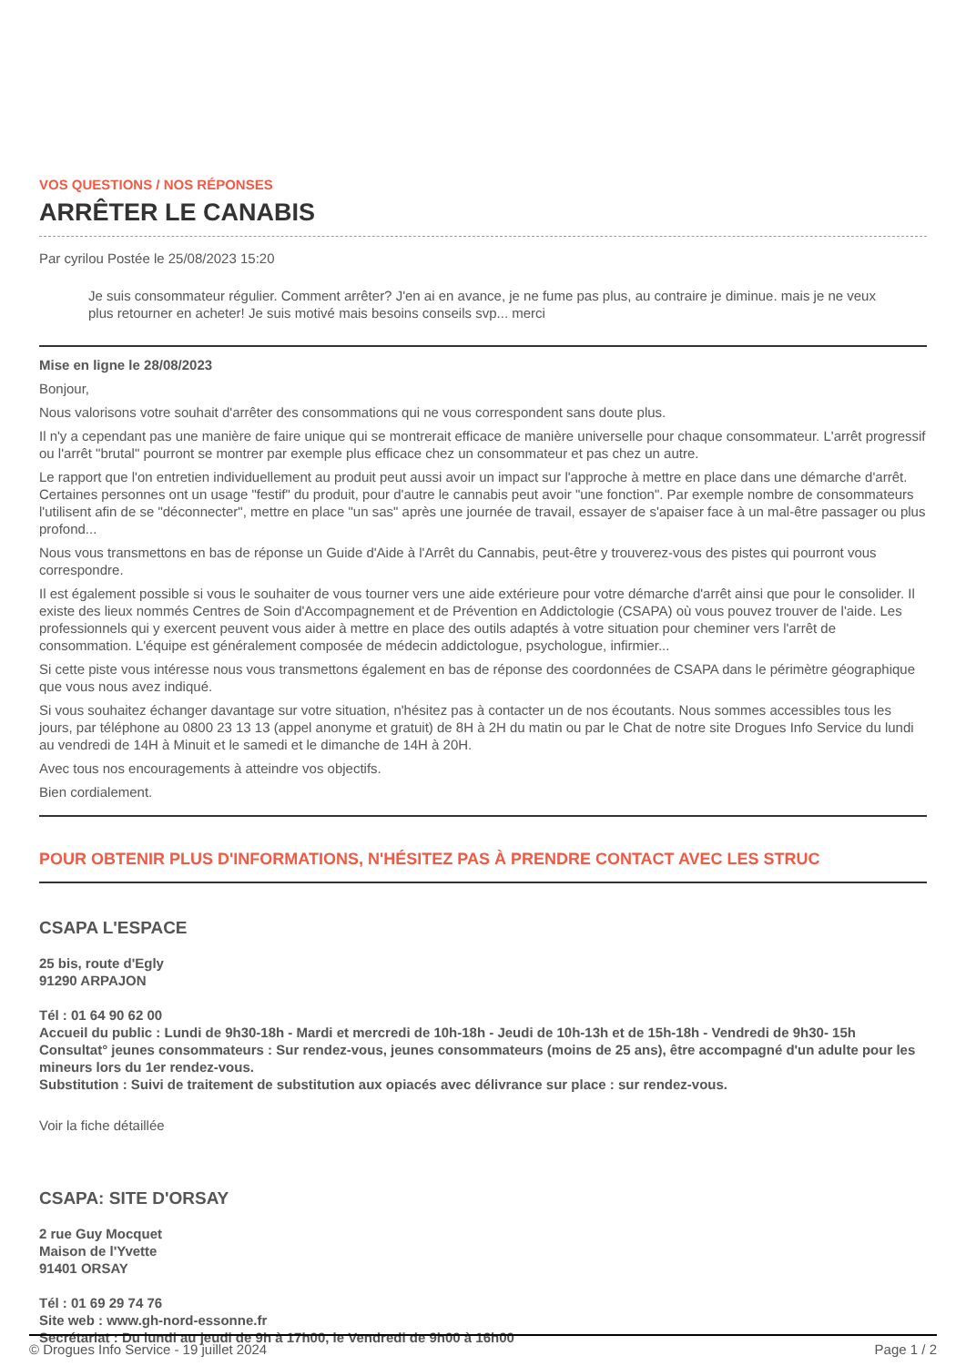VOS QUESTIONS / NOS RÉPONSES
ARRÊTER LE CANABIS
Par cyrilou Postée le 25/08/2023 15:20
Je suis consommateur régulier. Comment arrêter? J'en ai en avance, je ne fume pas plus, au contraire je diminue. mais je ne veux plus retourner en acheter! Je suis motivé mais besoins conseils svp... merci
Mise en ligne le 28/08/2023
Bonjour,
Nous valorisons votre souhait d'arrêter des consommations qui ne vous correspondent sans doute plus.
Il n'y a cependant pas une manière de faire unique qui se montrerait efficace de manière universelle pour chaque consommateur. L'arrêt progressif ou l'arrêt "brutal" pourront se montrer par exemple plus efficace chez un consommateur et pas chez un autre.
Le rapport que l'on entretien individuellement au produit peut aussi avoir un impact sur l'approche à mettre en place dans une démarche d'arrêt. Certaines personnes ont un usage "festif" du produit, pour d'autre le cannabis peut avoir "une fonction". Par exemple nombre de consommateurs l'utilisent afin de se "déconnecter", mettre en place "un sas" après une journée de travail, essayer de s'apaiser face à un mal-être passager ou plus profond...
Nous vous transmettons en bas de réponse un Guide d'Aide à l'Arrêt du Cannabis, peut-être y trouverez-vous des pistes qui pourront vous correspondre.
Il est également possible si vous le souhaiter de vous tourner vers une aide extérieure pour votre démarche d'arrêt ainsi que pour le consolider. Il existe des lieux nommés Centres de Soin d'Accompagnement et de Prévention en Addictologie (CSAPA) où vous pouvez trouver de l'aide. Les professionnels qui y exercent peuvent vous aider à mettre en place des outils adaptés à votre situation pour cheminer vers l'arrêt de consommation. L'équipe est généralement composée de médecin addictologue, psychologue, infirmier...
Si cette piste vous intéresse nous vous transmettons également en bas de réponse des coordonnées de CSAPA dans le périmètre géographique que vous nous avez indiqué.
Si vous souhaitez échanger davantage sur votre situation, n'hésitez pas à contacter un de nos écoutants. Nous sommes accessibles tous les jours, par téléphone au 0800 23 13 13 (appel anonyme et gratuit) de 8H à 2H du matin ou par le Chat de notre site Drogues Info Service du lundi au vendredi de 14H à Minuit et le samedi et le dimanche de 14H à 20H.
Avec tous nos encouragements à atteindre vos objectifs.
Bien cordialement.
POUR OBTENIR PLUS D'INFORMATIONS, N'HÉSITEZ PAS À PRENDRE CONTACT AVEC LES STRUC
CSAPA L'ESPACE
25 bis, route d'Egly
91290 ARPAJON
Tél : 01 64 90 62 00
Accueil du public : Lundi de 9h30-18h - Mardi et mercredi de 10h-18h - Jeudi de 10h-13h et de 15h-18h - Vendredi de 9h30- 15h
Consultat° jeunes consommateurs : Sur rendez-vous, jeunes consommateurs (moins de 25 ans), être accompagné d'un adulte pour les mineurs lors du 1er rendez-vous.
Substitution : Suivi de traitement de substitution aux opiacés avec délivrance sur place : sur rendez-vous.
Voir la fiche détaillée
CSAPA: SITE D'ORSAY
2 rue Guy Mocquet
Maison de l'Yvette
91401 ORSAY
Tél : 01 69 29 74 76
Site web : www.gh-nord-essonne.fr
Secrétariat : Du lundi au jeudi de 9h à 17h00, le Vendredi de 9h00 à 16h00
© Drogues Info Service - 19 juillet 2024 Page 1 / 2